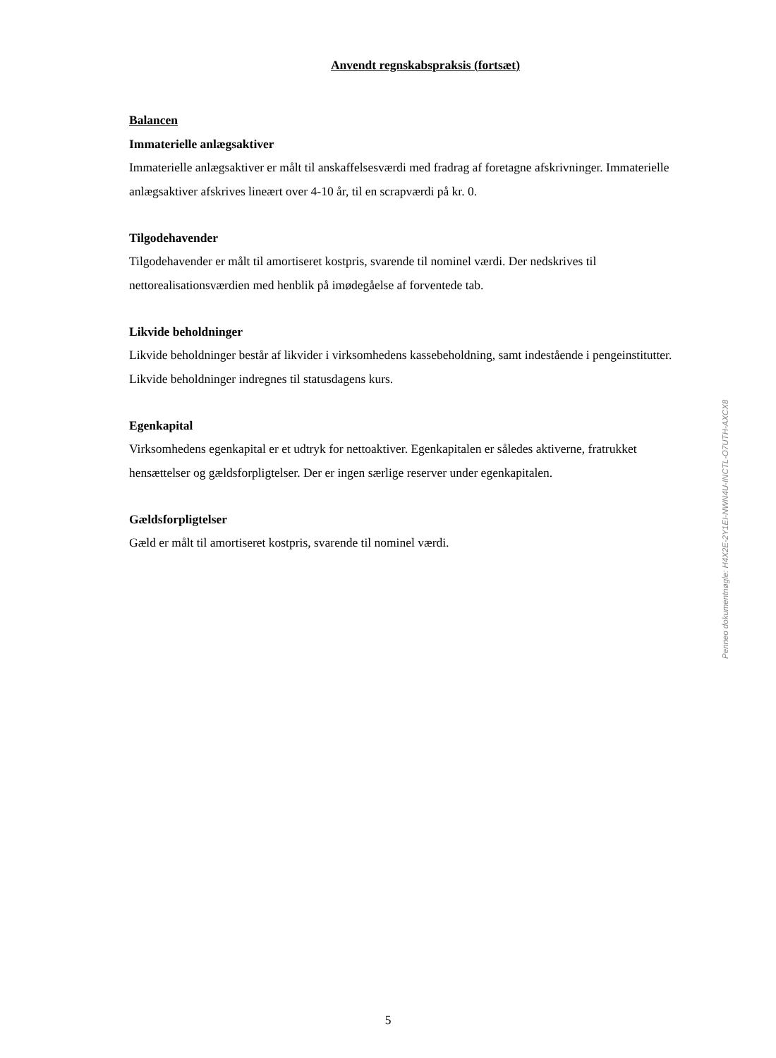Anvendt regnskabspraksis (fortsæt)
Balancen
Immaterielle anlægsaktiver
Immaterielle anlægsaktiver er målt til anskaffelsesværdi med fradrag af foretagne afskrivninger. Immaterielle anlægsaktiver afskrives lineært over 4-10 år, til en scrapværdi på kr. 0.
Tilgodehavender
Tilgodehavender er målt til amortiseret kostpris, svarende til nominel værdi. Der nedskrives til nettorealisationsværdien med henblik på imødegåelse af forventede tab.
Likvide beholdninger
Likvide beholdninger består af likvider i virksomhedens kassebeholdning, samt indestående i pengeinstitutter. Likvide beholdninger indregnes til statusdagens kurs.
Egenkapital
Virksomhedens egenkapital er et udtryk for nettoaktiver. Egenkapitalen er således aktiverne, fratrukket hensættelser og gældsforpligtelser. Der er ingen særlige reserver under egenkapitalen.
Gældsforpligtelser
Gæld er målt til amortiseret kostpris, svarende til nominel værdi.
Penneo dokumentnøgle: H4X2E-2Y1EI-NWN4U-INCTL-O7UTH-AXCX8
5